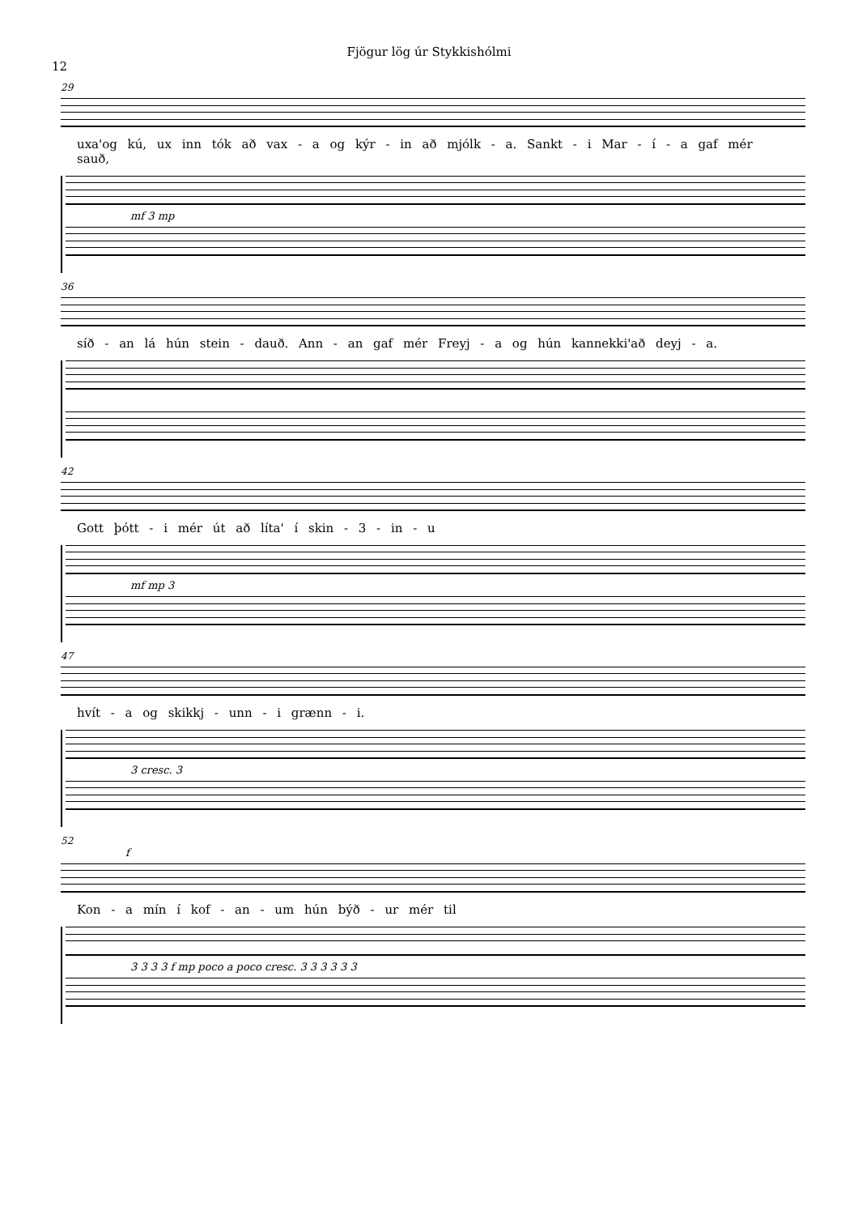Fjögur lög úr Stykkishólmi
12
29
uxa'og kú, ux inn tók að vax - a og kýr - in að mjólk - a. Sankt - i Mar - í - a gaf mér sauð,
mf 3 mp
36
síð - an lá hún stein - dauð. Ann - an gaf mér Freyj - a og hún kannekki'að deyj - a.
42
Gott þótt - i mér út að líta' í skin - 3 - in - u
mf mp 3
47
hvít - a og skikkj - unn - i grænn - i.
3 cresc. 3
52
f
Kon - a mín í kof - an - um hún býð - ur mér til
3 3 3 3 f mp poco a poco cresc. 3 3 3 3 3 3